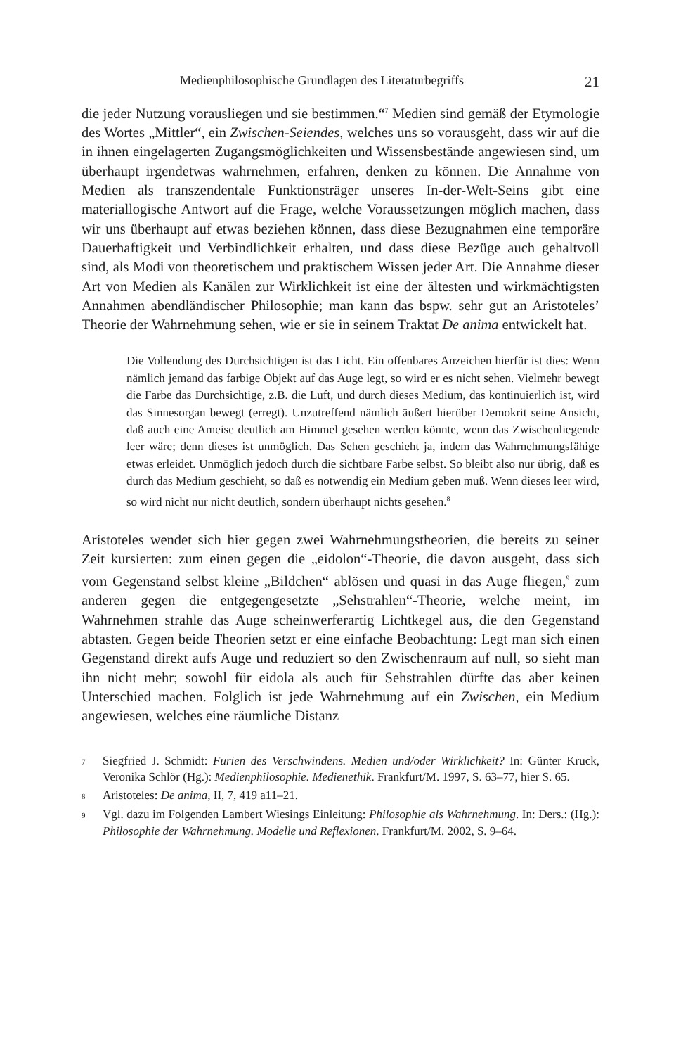Medienphilosophische Grundlagen des Literaturbegriffs 21
die jeder Nutzung vorausliegen und sie bestimmen.“<sup>7</sup> Medien sind gemäß der Etymologie des Wortes „Mittler“, ein Zwischen-Seiendes, welches uns so vorausgeht, dass wir auf die in ihnen eingelagerten Zugangsmöglichkeiten und Wissensbestände angewiesen sind, um überhaupt irgendetwas wahrnehmen, erfahren, denken zu können. Die Annahme von Medien als transzendentale Funktionsträger unseres In-der-Welt-Seins gibt eine materiallogische Antwort auf die Frage, welche Voraussetzungen möglich machen, dass wir uns überhaupt auf etwas beziehen können, dass diese Bezugnahmen eine temporäre Dauerhaftigkeit und Verbindlichkeit erhalten, und dass diese Bezüge auch gehaltvoll sind, als Modi von theoretischem und praktischem Wissen jeder Art. Die Annahme dieser Art von Medien als Kanälen zur Wirklichkeit ist eine der ältesten und wirkmächtigsten Annahmen abendländischer Philosophie; man kann das bspw. sehr gut an Aristoteles’ Theorie der Wahrnehmung sehen, wie er sie in seinem Traktat De anima entwickelt hat.
Die Vollendung des Durchsichtigen ist das Licht. Ein offenbares Anzeichen hierfür ist dies: Wenn nämlich jemand das farbige Objekt auf das Auge legt, so wird er es nicht sehen. Vielmehr bewegt die Farbe das Durchsichtige, z.B. die Luft, und durch dieses Medium, das kontinuierlich ist, wird das Sinnesorgan bewegt (erregt). Unzutreffend nämlich äußert hierüber Demokrit seine Ansicht, daß auch eine Ameise deutlich am Himmel gesehen werden könnte, wenn das Zwischenliegende leer wäre; denn dieses ist unmöglich. Das Sehen geschieht ja, indem das Wahrnehmungsfähige etwas erleidet. Unmöglich jedoch durch die sichtbare Farbe selbst. So bleibt also nur übrig, daß es durch das Medium geschieht, so daß es notwendig ein Medium geben muß. Wenn dieses leer wird, so wird nicht nur nicht deutlich, sondern überhaupt nichts gesehen.<sup>8</sup>
Aristoteles wendet sich hier gegen zwei Wahrnehmungstheorien, die bereits zu seiner Zeit kursierten: zum einen gegen die „eidolon“-Theorie, die davon ausgeht, dass sich vom Gegenstand selbst kleine „Bildchen“ ablösen und quasi in das Auge fliegen,<sup>9</sup> zum anderen gegen die entgegengesetzte „Sehstrahlen“-Theorie, welche meint, im Wahrnehmen strahle das Auge scheinwerferartig Lichtkegel aus, die den Gegenstand abtasten. Gegen beide Theorien setzt er eine einfache Beobachtung: Legt man sich einen Gegenstand direkt aufs Auge und reduziert so den Zwischenraum auf null, so sieht man ihn nicht mehr; sowohl für eidola als auch für Sehstrahlen dürfte das aber keinen Unterschied machen. Folglich ist jede Wahrnehmung auf ein Zwischen, ein Medium angewiesen, welches eine räumliche Distanz
7 Siegfried J. Schmidt: Furien des Verschwindens. Medien und/oder Wirklichkeit? In: Günter Kruck, Veronika Schlör (Hg.): Medienphilosophie. Medienethik. Frankfurt/M. 1997, S. 63–77, hier S. 65.
8 Aristoteles: De anima, II, 7, 419 a11–21.
9 Vgl. dazu im Folgenden Lambert Wiesings Einleitung: Philosophie als Wahrnehmung. In: Ders.: (Hg.): Philosophie der Wahrnehmung. Modelle und Reflexionen. Frankfurt/M. 2002, S. 9–64.